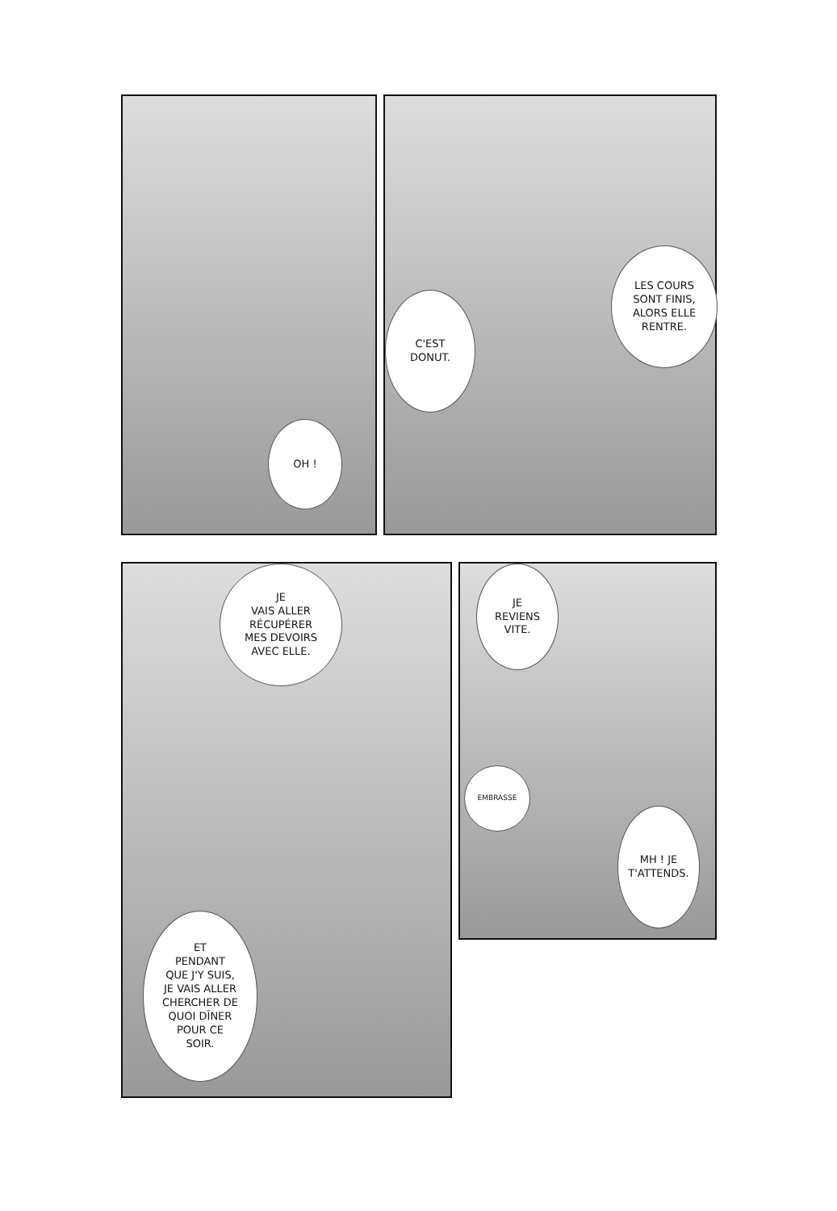OH !
C'EST
DONUT.
LES COURS
SONT FINIS,
ALORS ELLE
RENTRE.
JE
VAIS ALLER
RÉCUPÉRER
MES DEVOIRS
AVEC ELLE.
ET
PENDANT
QUE J'Y SUIS,
JE VAIS ALLER
CHERCHER DE
QUOI DÎNER
POUR CE
SOIR.
JE
REVIENS
VITE.
EMBRASSE
MH ! JE
T'ATTENDS.